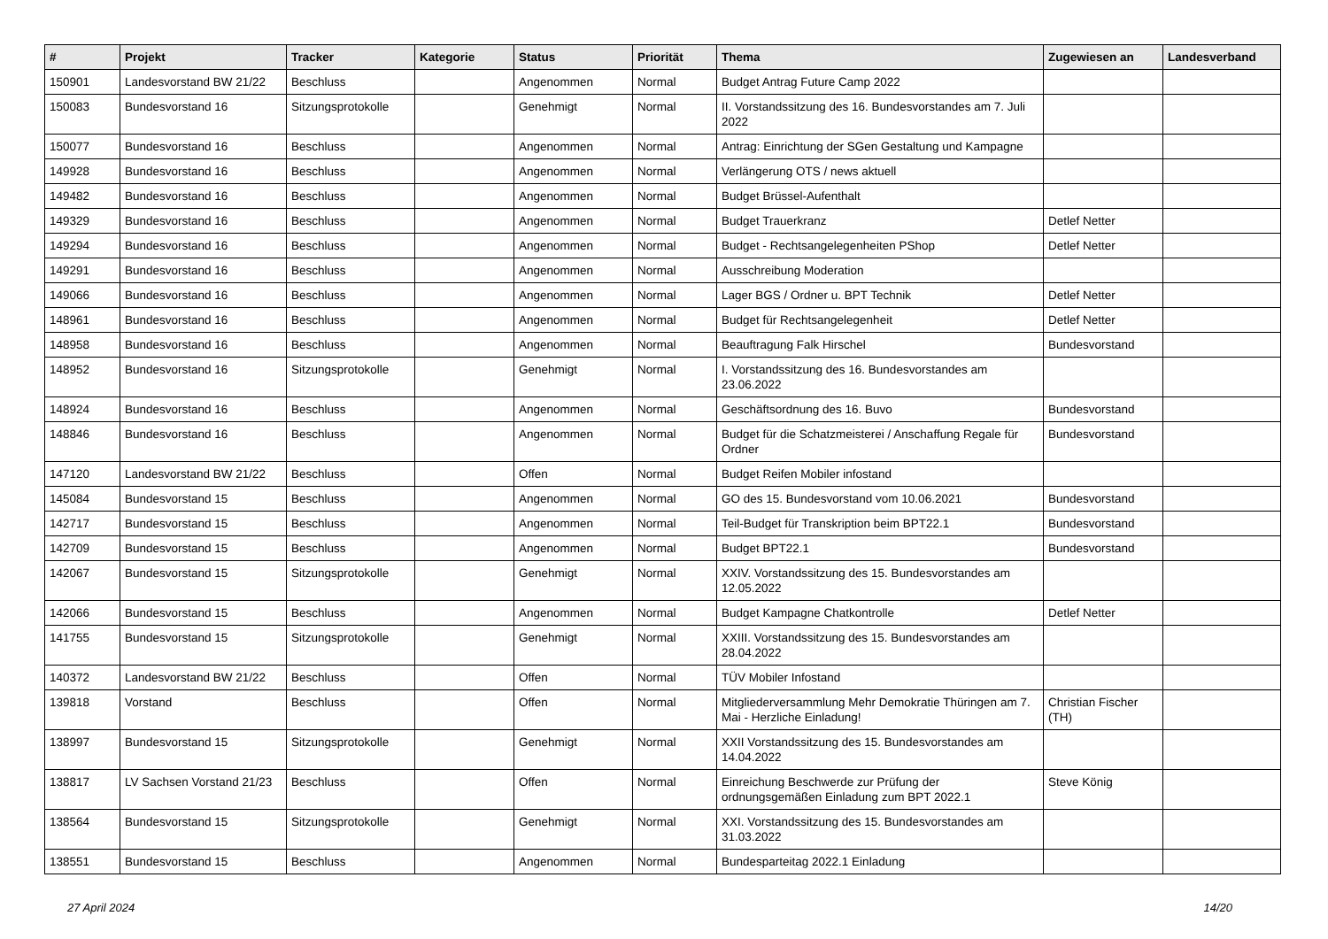| # | Projekt | Tracker | Kategorie | Status | Priorität | Thema | Zugewiesen an | Landesverband |
| --- | --- | --- | --- | --- | --- | --- | --- | --- |
| 150901 | Landesvorstand BW 21/22 | Beschluss | | Angenommen | Normal | Budget Antrag Future Camp 2022 | | |
| 150083 | Bundesvorstand 16 | Sitzungsprotokolle | | Genehmigt | Normal | II. Vorstandssitzung des 16. Bundesvorstandes am 7. Juli 2022 | | |
| 150077 | Bundesvorstand 16 | Beschluss | | Angenommen | Normal | Antrag: Einrichtung der SGen Gestaltung und Kampagne | | |
| 149928 | Bundesvorstand 16 | Beschluss | | Angenommen | Normal | Verlängerung OTS / news aktuell | | |
| 149482 | Bundesvorstand 16 | Beschluss | | Angenommen | Normal | Budget Brüssel-Aufenthalt | | |
| 149329 | Bundesvorstand 16 | Beschluss | | Angenommen | Normal | Budget Trauerkranz | Detlef Netter | |
| 149294 | Bundesvorstand 16 | Beschluss | | Angenommen | Normal | Budget - Rechtsangelegenheiten PShop | Detlef Netter | |
| 149291 | Bundesvorstand 16 | Beschluss | | Angenommen | Normal | Ausschreibung Moderation | | |
| 149066 | Bundesvorstand 16 | Beschluss | | Angenommen | Normal | Lager BGS / Ordner u. BPT Technik | Detlef Netter | |
| 148961 | Bundesvorstand 16 | Beschluss | | Angenommen | Normal | Budget für Rechtsangelegenheit | Detlef Netter | |
| 148958 | Bundesvorstand 16 | Beschluss | | Angenommen | Normal | Beauftragung Falk Hirschel | Bundesvorstand | |
| 148952 | Bundesvorstand 16 | Sitzungsprotokolle | | Genehmigt | Normal | I. Vorstandssitzung des 16. Bundesvorstandes am 23.06.2022 | | |
| 148924 | Bundesvorstand 16 | Beschluss | | Angenommen | Normal | Geschäftsordnung des 16. Buvo | Bundesvorstand | |
| 148846 | Bundesvorstand 16 | Beschluss | | Angenommen | Normal | Budget für die Schatzmeisterei / Anschaffung Regale für Ordner | Bundesvorstand | |
| 147120 | Landesvorstand BW 21/22 | Beschluss | | Offen | Normal | Budget Reifen Mobiler infostand | | |
| 145084 | Bundesvorstand 15 | Beschluss | | Angenommen | Normal | GO des 15. Bundesvorstand vom 10.06.2021 | Bundesvorstand | |
| 142717 | Bundesvorstand 15 | Beschluss | | Angenommen | Normal | Teil-Budget für Transkription beim BPT22.1 | Bundesvorstand | |
| 142709 | Bundesvorstand 15 | Beschluss | | Angenommen | Normal | Budget BPT22.1 | Bundesvorstand | |
| 142067 | Bundesvorstand 15 | Sitzungsprotokolle | | Genehmigt | Normal | XXIV. Vorstandssitzung des 15. Bundesvorstandes am 12.05.2022 | | |
| 142066 | Bundesvorstand 15 | Beschluss | | Angenommen | Normal | Budget Kampagne Chatkontrolle | Detlef Netter | |
| 141755 | Bundesvorstand 15 | Sitzungsprotokolle | | Genehmigt | Normal | XXIII. Vorstandssitzung des 15. Bundesvorstandes am 28.04.2022 | | |
| 140372 | Landesvorstand BW 21/22 | Beschluss | | Offen | Normal | TÜV Mobiler Infostand | | |
| 139818 | Vorstand | Beschluss | | Offen | Normal | Mitgliederversammlung Mehr Demokratie Thüringen am 7. Mai - Herzliche Einladung! | Christian Fischer (TH) | |
| 138997 | Bundesvorstand 15 | Sitzungsprotokolle | | Genehmigt | Normal | XXII Vorstandssitzung des 15. Bundesvorstandes am 14.04.2022 | | |
| 138817 | LV Sachsen Vorstand 21/23 | Beschluss | | Offen | Normal | Einreichung Beschwerde zur Prüfung der ordnungsgemäßen Einladung zum BPT 2022.1 | Steve König | |
| 138564 | Bundesvorstand 15 | Sitzungsprotokolle | | Genehmigt | Normal | XXI. Vorstandssitzung des 15. Bundesvorstandes am 31.03.2022 | | |
| 138551 | Bundesvorstand 15 | Beschluss | | Angenommen | Normal | Bundesparteitag 2022.1 Einladung | | |
27 April 2024 14/20